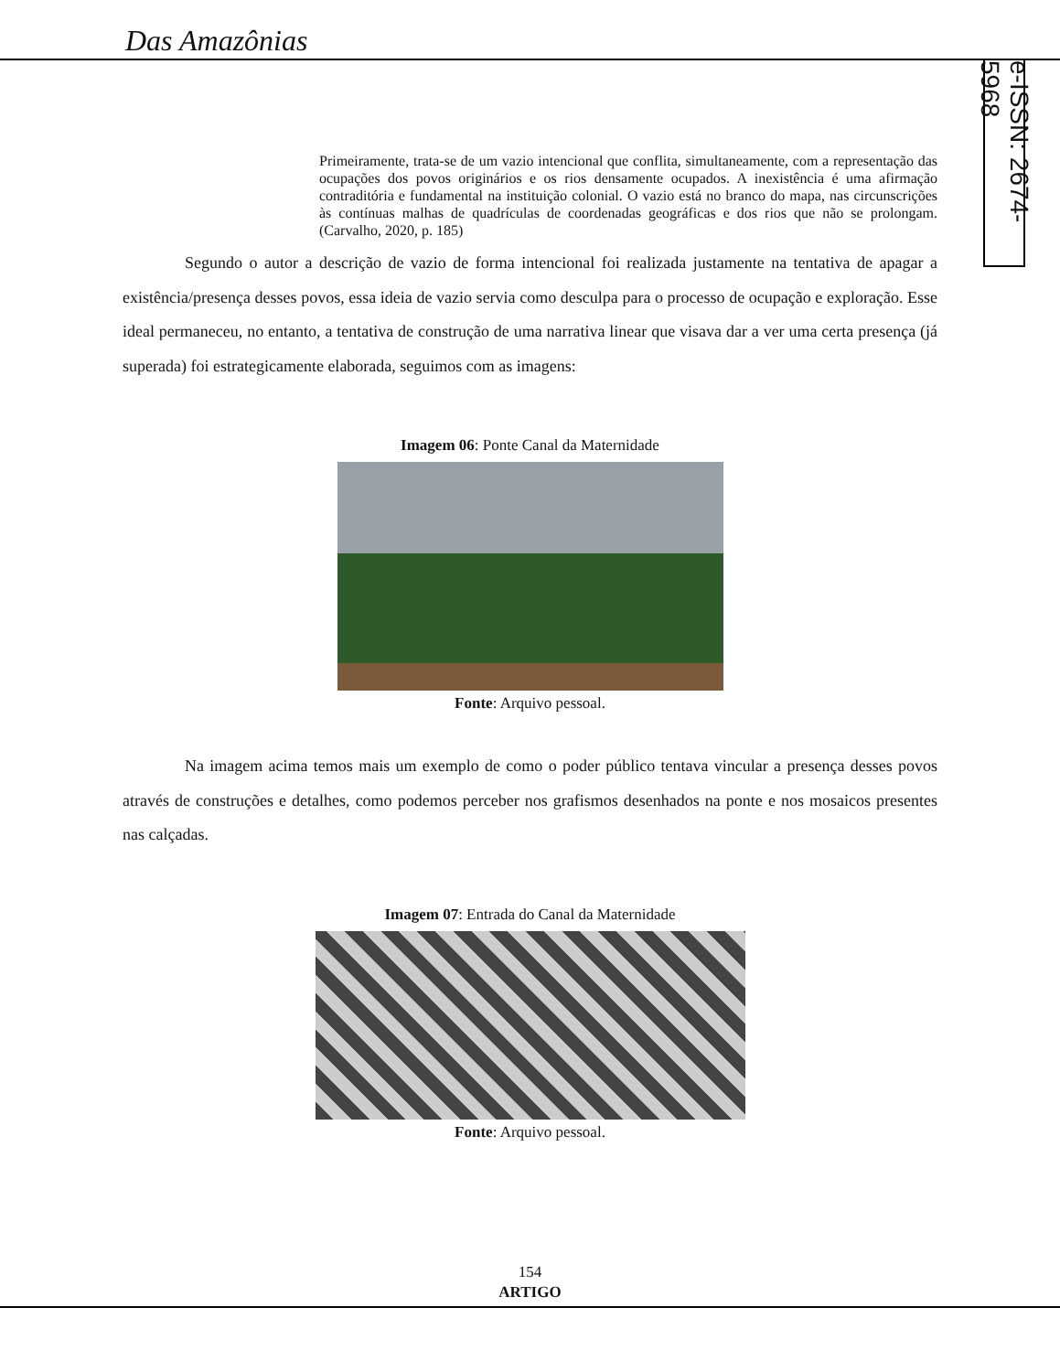Das Amazônias
e-ISSN: 2674-5968
Primeiramente, trata-se de um vazio intencional que conflita, simultaneamente, com a representação das ocupações dos povos originários e os rios densamente ocupados. A inexistência é uma afirmação contraditória e fundamental na instituição colonial. O vazio está no branco do mapa, nas circunscrições às contínuas malhas de quadrículas de coordenadas geográficas e dos rios que não se prolongam. (Carvalho, 2020, p. 185)
Segundo o autor a descrição de vazio de forma intencional foi realizada justamente na tentativa de apagar a existência/presença desses povos, essa ideia de vazio servia como desculpa para o processo de ocupação e exploração. Esse ideal permaneceu, no entanto, a tentativa de construção de uma narrativa linear que visava dar a ver uma certa presença (já superada) foi estrategicamente elaborada, seguimos com as imagens:
Imagem 06: Ponte Canal da Maternidade
Fonte: Arquivo pessoal.
Na imagem acima temos mais um exemplo de como o poder público tentava vincular a presença desses povos através de construções e detalhes, como podemos perceber nos grafismos desenhados na ponte e nos mosaicos presentes nas calçadas.
Imagem 07: Entrada do Canal da Maternidade
Fonte: Arquivo pessoal.
154
ARTIGO